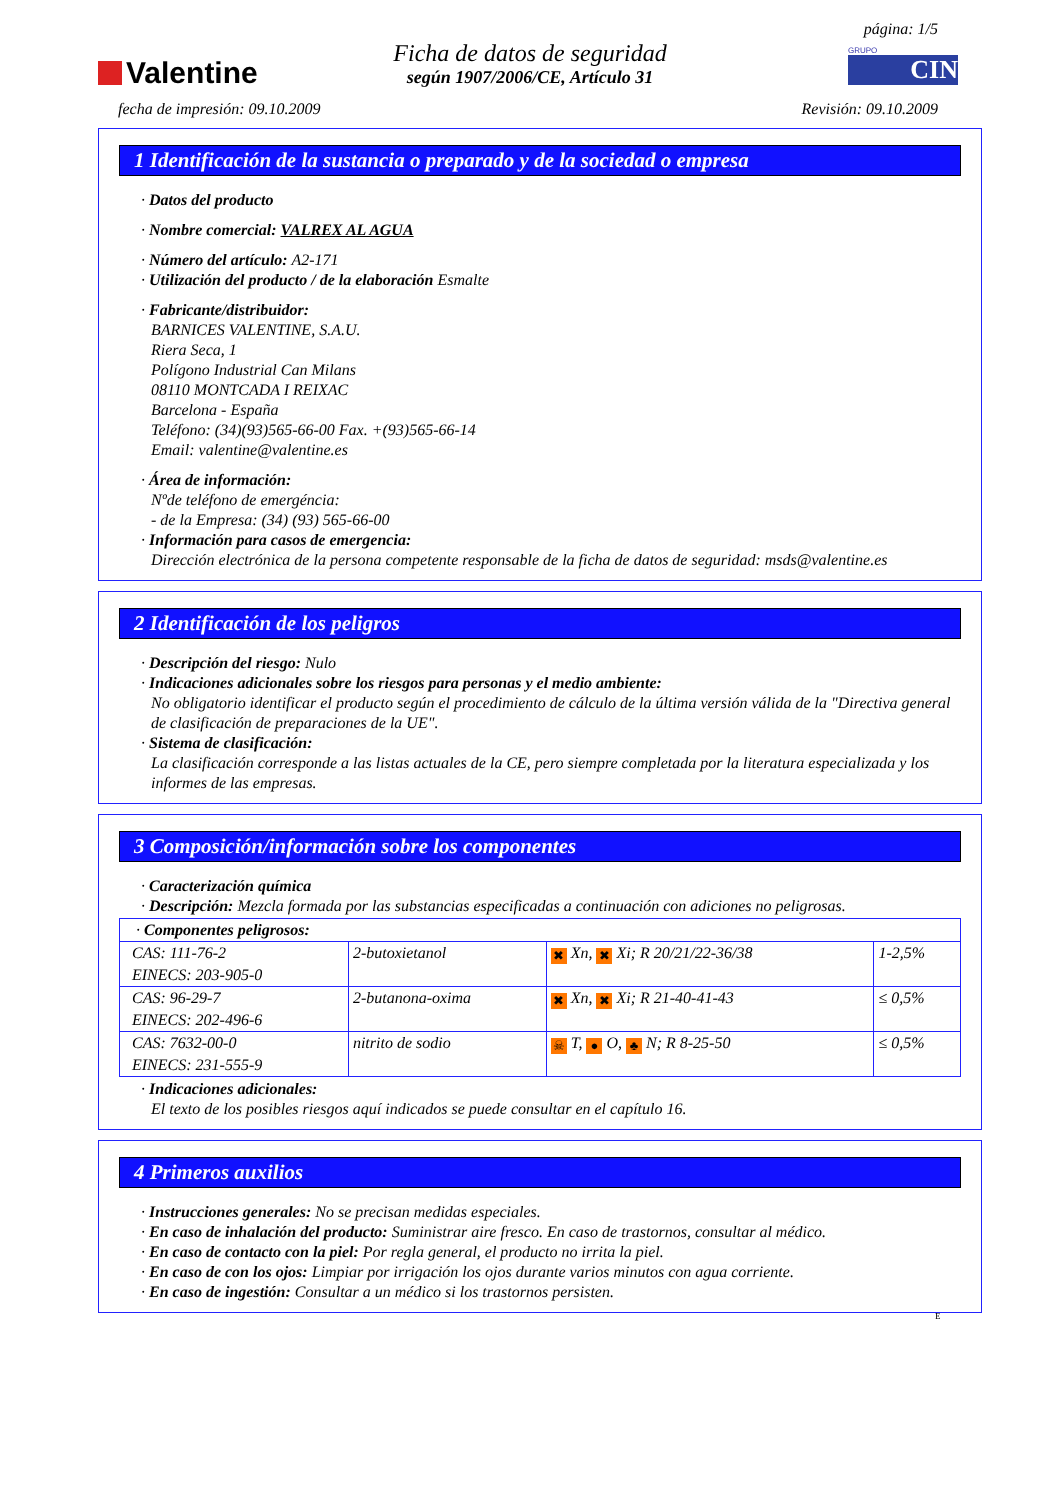Valentine
Ficha de datos de seguridad
según 1907/2006/CE, Artículo 31
página: 1/5
GRUPO
CIN
fecha de impresión: 09.10.2009 Revisión: 09.10.2009
1 Identificación de la sustancia o preparado y de la sociedad o empresa
· Datos del producto
· Nombre comercial: VALREX AL AGUA
· Número del artículo: A2-171
· Utilización del producto / de la elaboración Esmalte
· Fabricante/distribuidor:
BARNICES VALENTINE, S.A.U.
Riera Seca, 1
Polígono Industrial Can Milans
08110 MONTCADA I REIXAC
Barcelona - España
Teléfono: (34)(93)565-66-00 Fax. +(93)565-66-14
Email: valentine@valentine.es
· Área de información:
Nºde teléfono de emergéncia:
- de la Empresa: (34) (93) 565-66-00
· Información para casos de emergencia:
Dirección electrónica de la persona competente responsable de la ficha de datos de seguridad: msds@valentine.es
2 Identificación de los peligros
· Descripción del riesgo: Nulo
· Indicaciones adicionales sobre los riesgos para personas y el medio ambiente:
No obligatorio identificar el producto según el procedimiento de cálculo de la última versión válida de la "Directiva general de clasificación de preparaciones de la UE".
· Sistema de clasificación:
La clasificación corresponde a las listas actuales de la CE, pero siempre completada por la literatura especializada y los informes de las empresas.
3 Composición/información sobre los componentes
· Caracterización química
· Descripción: Mezcla formada por las substancias especificadas a continuación con adiciones no peligrosas.
| · Componentes peligrosos: | | | |
| CAS: 111-76-2 EINECS: 203-905-0 | 2-butoxietanol | ✖ Xn, ✖ Xi; R 20/21/22-36/38 | 1-2,5% |
| CAS: 96-29-7 EINECS: 202-496-6 | 2-butanona-oxima | ✖ Xn, ✖ Xi; R 21-40-41-43 | ≤ 0,5% |
| CAS: 7632-00-0 EINECS: 231-555-9 | nitrito de sodio | ☠ T, ● O, ♣ N; R 8-25-50 | ≤ 0,5% |
· Indicaciones adicionales:
El texto de los posibles riesgos aquí indicados se puede consultar en el capítulo 16.
4 Primeros auxilios
· Instrucciones generales: No se precisan medidas especiales.
· En caso de inhalación del producto: Suministrar aire fresco. En caso de trastornos, consultar al médico.
· En caso de contacto con la piel: Por regla general, el producto no irrita la piel.
· En caso de con los ojos: Limpiar por irrigación los ojos durante varios minutos con agua corriente.
· En caso de ingestión: Consultar a un médico si los trastornos persisten.
E